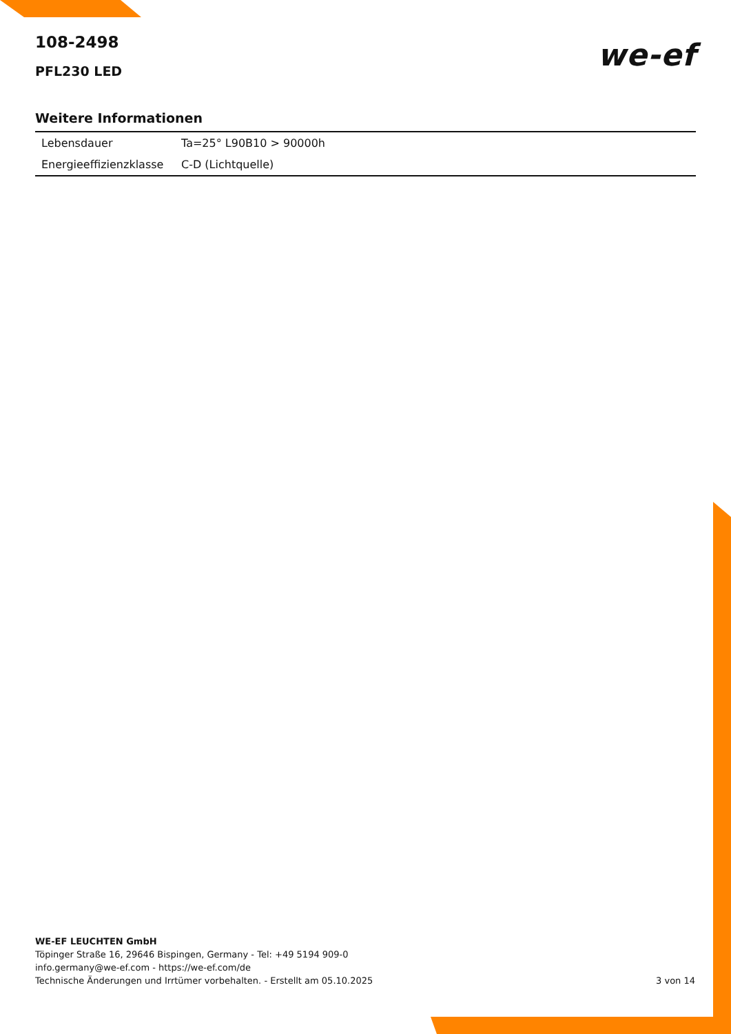108-2498
PFL230 LED
we-ef
Weitere Informationen
| Lebensdauer | Ta=25° L90B10 > 90000h |
| Energieeffizienzklasse | C-D (Lichtquelle) |
WE-EF LEUCHTEN GmbH
Töpinger Straße 16, 29646 Bispingen, Germany - Tel: +49 5194 909-0
info.germany@we-ef.com - https://we-ef.com/de
Technische Änderungen und Irrtümer vorbehalten. - Erstellt am 05.10.2025 3 von 14